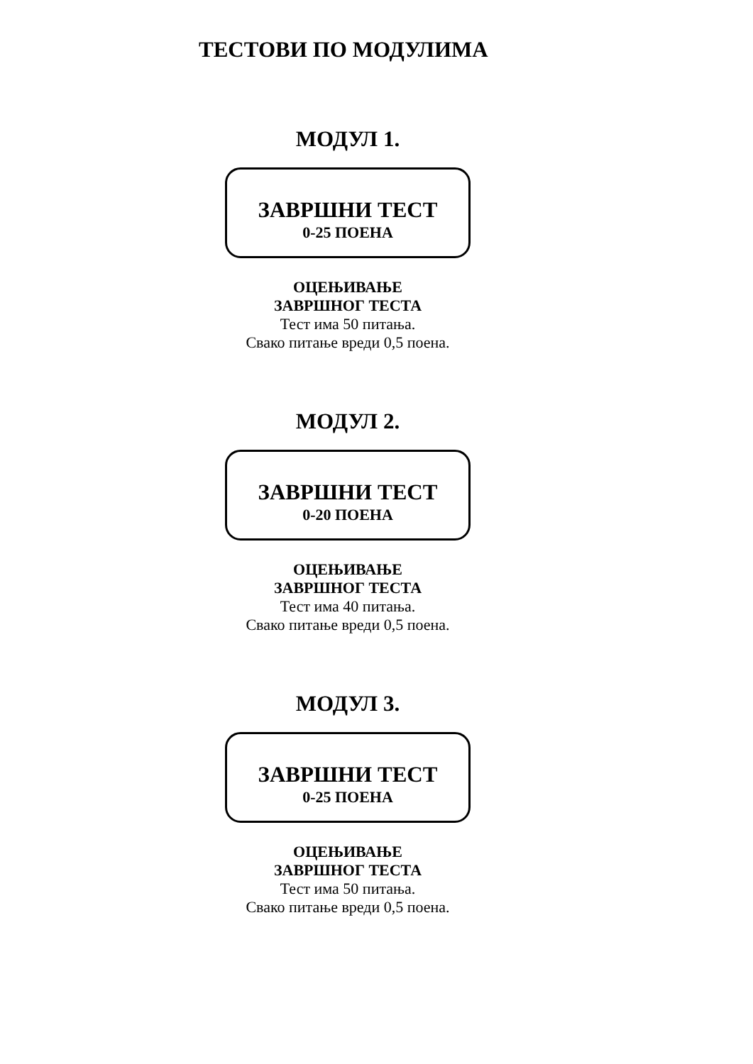ТЕСТОВИ ПО МОДУЛИМА
МОДУЛ 1.
ЗАВРШНИ ТЕСТ
0-25 ПОЕНА
ОЦЕЊИВАЊЕ
ЗАВРШНОГ ТЕСТА
Тест има 50 питања.
Свако питање вреди 0,5 поена.
МОДУЛ 2.
ЗАВРШНИ ТЕСТ
0-20 ПОЕНА
ОЦЕЊИВАЊЕ
ЗАВРШНОГ ТЕСТА
Тест има 40 питања.
Свако питање вреди 0,5 поена.
МОДУЛ 3.
ЗАВРШНИ ТЕСТ
0-25 ПОЕНА
ОЦЕЊИВАЊЕ
ЗАВРШНОГ ТЕСТА
Тест има 50 питања.
Свако питање вреди 0,5 поена.